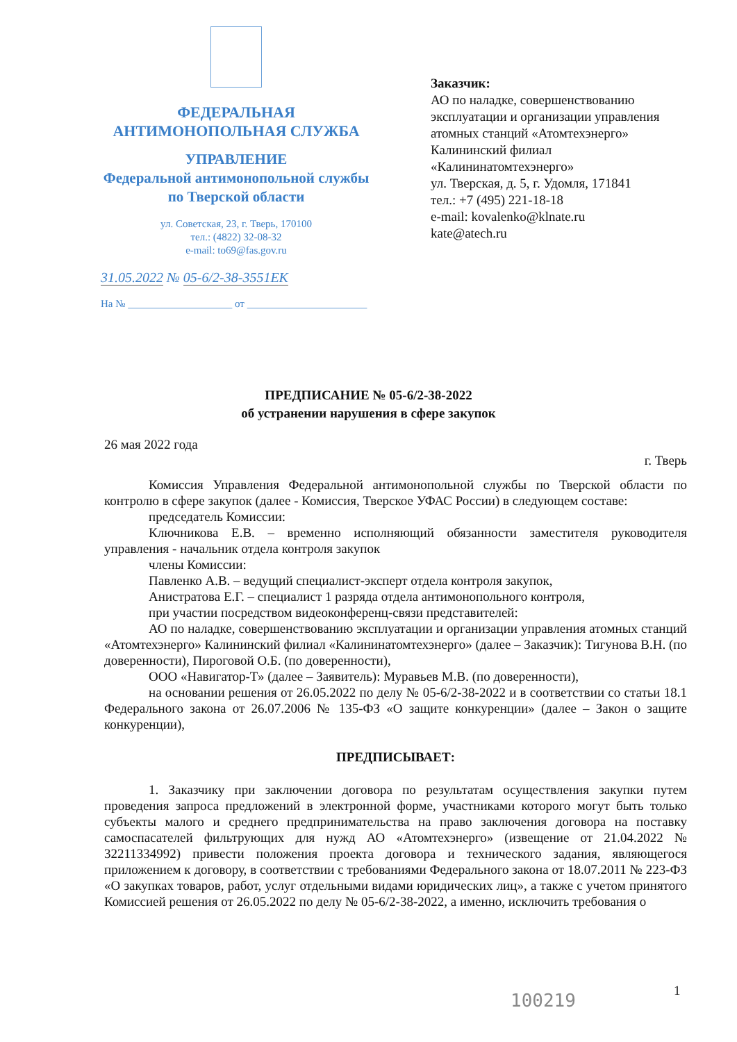ФЕДЕРАЛЬНАЯ
АНТИМОНОПОЛЬНАЯ СЛУЖБА
УПРАВЛЕНИЕ
Федеральной антимонопольной службы
по Тверской области
ул. Советская, 23, г. Тверь, 170100
тел.: (4822) 32-08-32
e-mail: to69@fas.gov.ru
Заказчик:
АО по наладке, совершенствованию
эксплуатации и организации управления
атомных станций «Атомтехэнерго»
Калининский филиал
«Калининатомтехэнерго»
ул. Тверская, д. 5, г. Удомля, 171841
тел.: +7 (495) 221-18-18
e-mail: kovalenko@klnate.ru
kate@atech.ru
31.05.2022 № 05-6/2-38-3551ЕК
На № ____________________ от _______________________
ПРЕДПИСАНИЕ № 05-6/2-38-2022
об устранении нарушения в сфере закупок
26 мая 2022 года
г. Тверь
Комиссия Управления Федеральной антимонопольной службы по Тверской области по контролю в сфере закупок (далее - Комиссия, Тверское УФАС России) в следующем составе:
председатель Комиссии:
Ключникова Е.В. – временно исполняющий обязанности заместителя руководителя управления - начальник отдела контроля закупок
члены Комиссии:
Павленко А.В. – ведущий специалист-эксперт отдела контроля закупок,
Анистратова Е.Г. – специалист 1 разряда отдела антимонопольного контроля,
при участии посредством видеоконференц-связи представителей:
АО по наладке, совершенствованию эксплуатации и организации управления атомных станций «Атомтехэнерго» Калининский филиал «Калининатомтехэнерго» (далее – Заказчик): Тигунова В.Н. (по доверенности), Пироговой О.Б. (по доверенности),
ООО «Навигатор-Т» (далее – Заявитель): Муравьев М.В. (по доверенности),
на основании решения от 26.05.2022 по делу № 05-6/2-38-2022 и в соответствии со статьи 18.1 Федерального закона от 26.07.2006 № 135-ФЗ «О защите конкуренции» (далее – Закон о защите конкуренции),
ПРЕДПИСЫВАЕТ:
1. Заказчику при заключении договора по результатам осуществления закупки путем проведения запроса предложений в электронной форме, участниками которого могут быть только субъекты малого и среднего предпринимательства на право заключения договора на поставку самоспасателей фильтрующих для нужд АО «Атомтехэнерго» (извещение от 21.04.2022 № 32211334992) привести положения проекта договора и технического задания, являющегося приложением к договору, в соответствии с требованиями Федерального закона от 18.07.2011 № 223-ФЗ «О закупках товаров, работ, услуг отдельными видами юридических лиц», а также с учетом принятого Комиссией решения от 26.05.2022 по делу № 05-6/2-38-2022, а именно, исключить требования о
100219 1